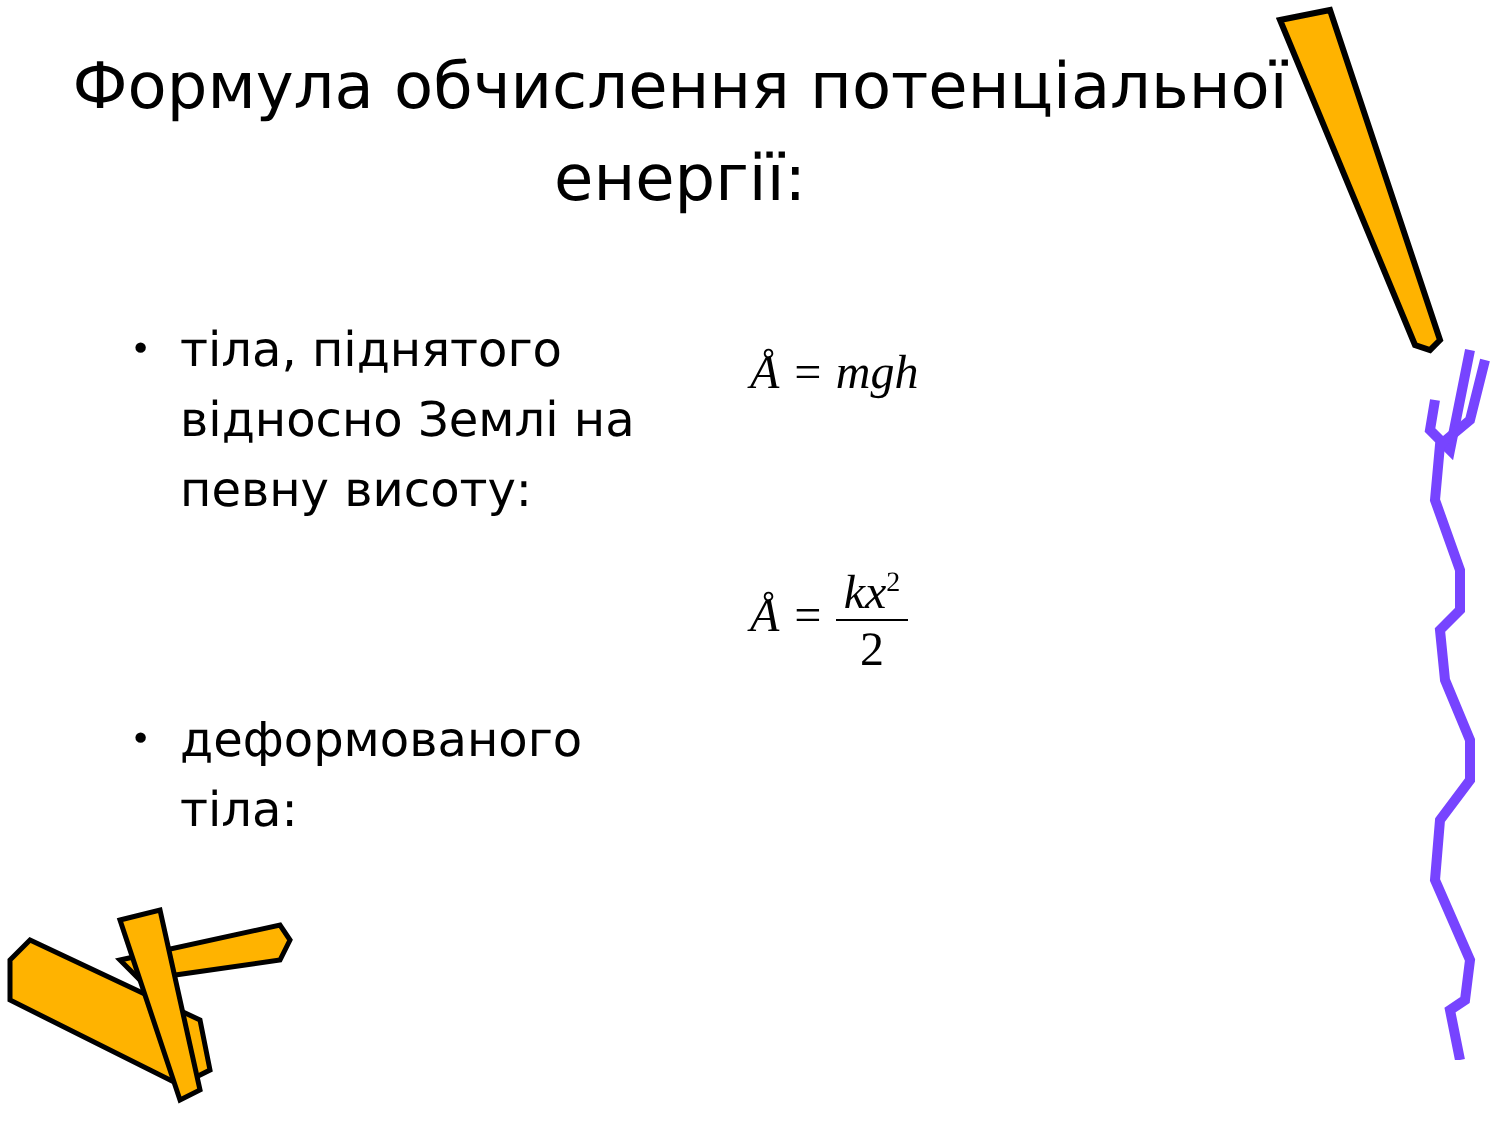Формула обчислення потенціальної енергії:
• тіла, піднятого
відносно Землі на
певну висоту:
Å = mgh
• деформованого
тіла:
Å =
kx<sup>2</sup>
2